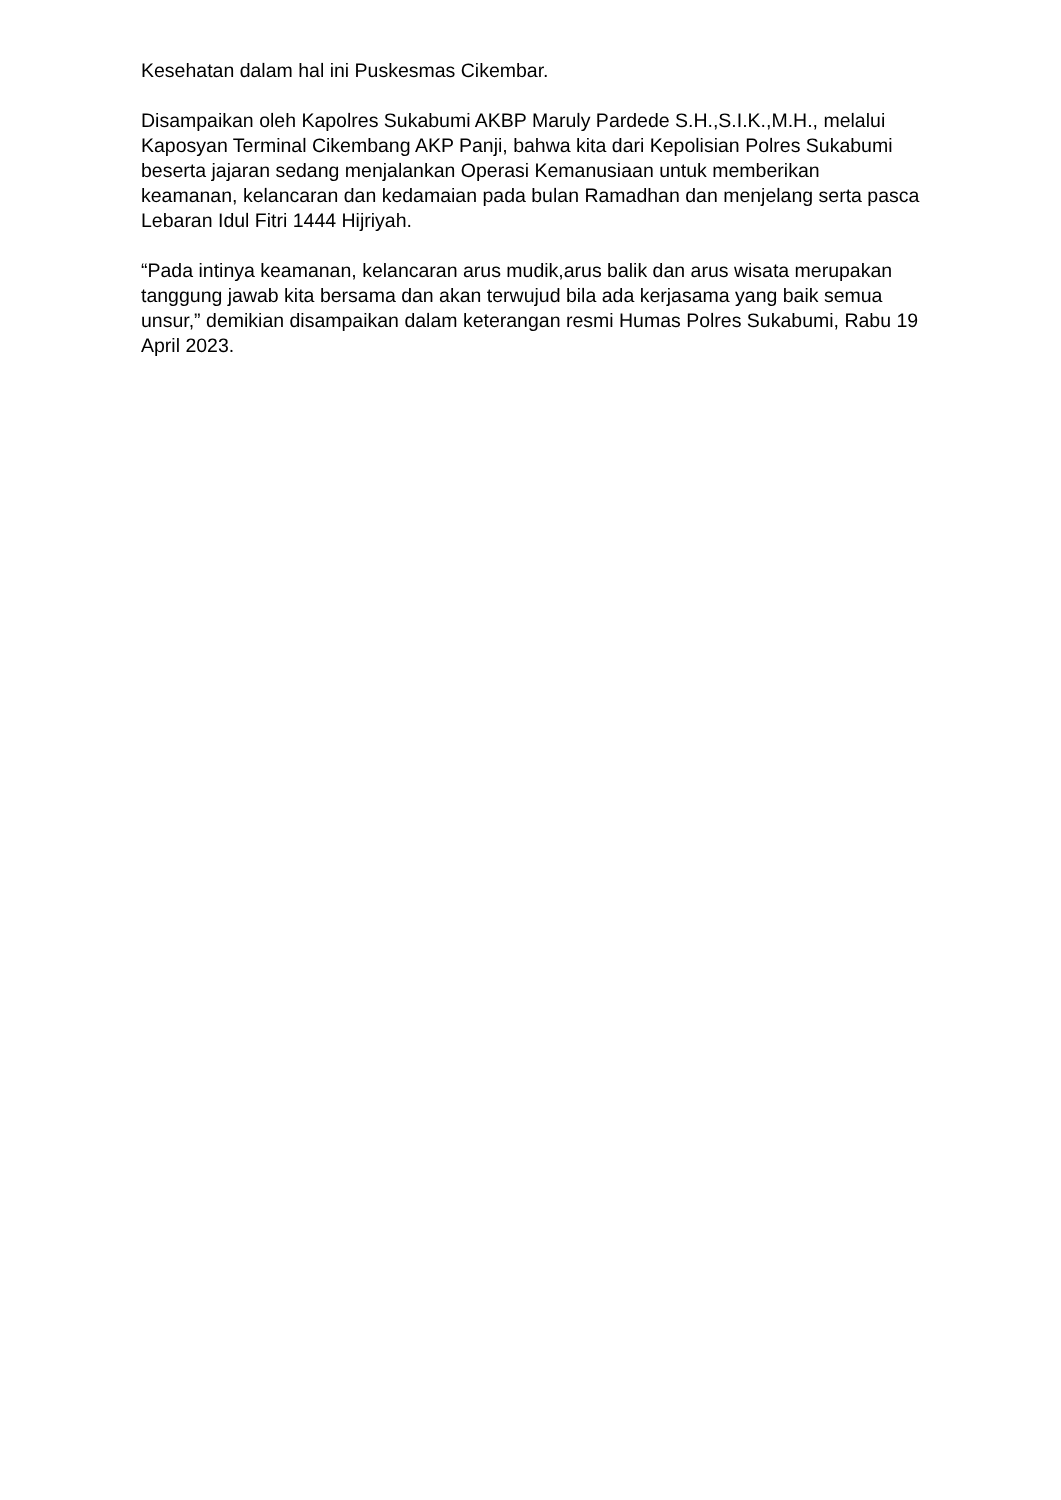Kesehatan dalam hal ini Puskesmas Cikembar.
Disampaikan oleh Kapolres Sukabumi AKBP Maruly Pardede S.H.,S.I.K.,M.H., melalui Kaposyan Terminal Cikembang AKP Panji, bahwa kita dari Kepolisian Polres Sukabumi beserta jajaran sedang menjalankan Operasi Kemanusiaan untuk memberikan keamanan, kelancaran dan kedamaian pada bulan Ramadhan dan menjelang serta pasca Lebaran Idul Fitri 1444 Hijriyah.
“Pada intinya keamanan, kelancaran arus mudik,arus balik dan arus wisata merupakan tanggung jawab kita bersama dan akan terwujud bila ada kerjasama yang baik semua unsur,” demikian disampaikan dalam keterangan resmi Humas Polres Sukabumi, Rabu 19 April 2023.